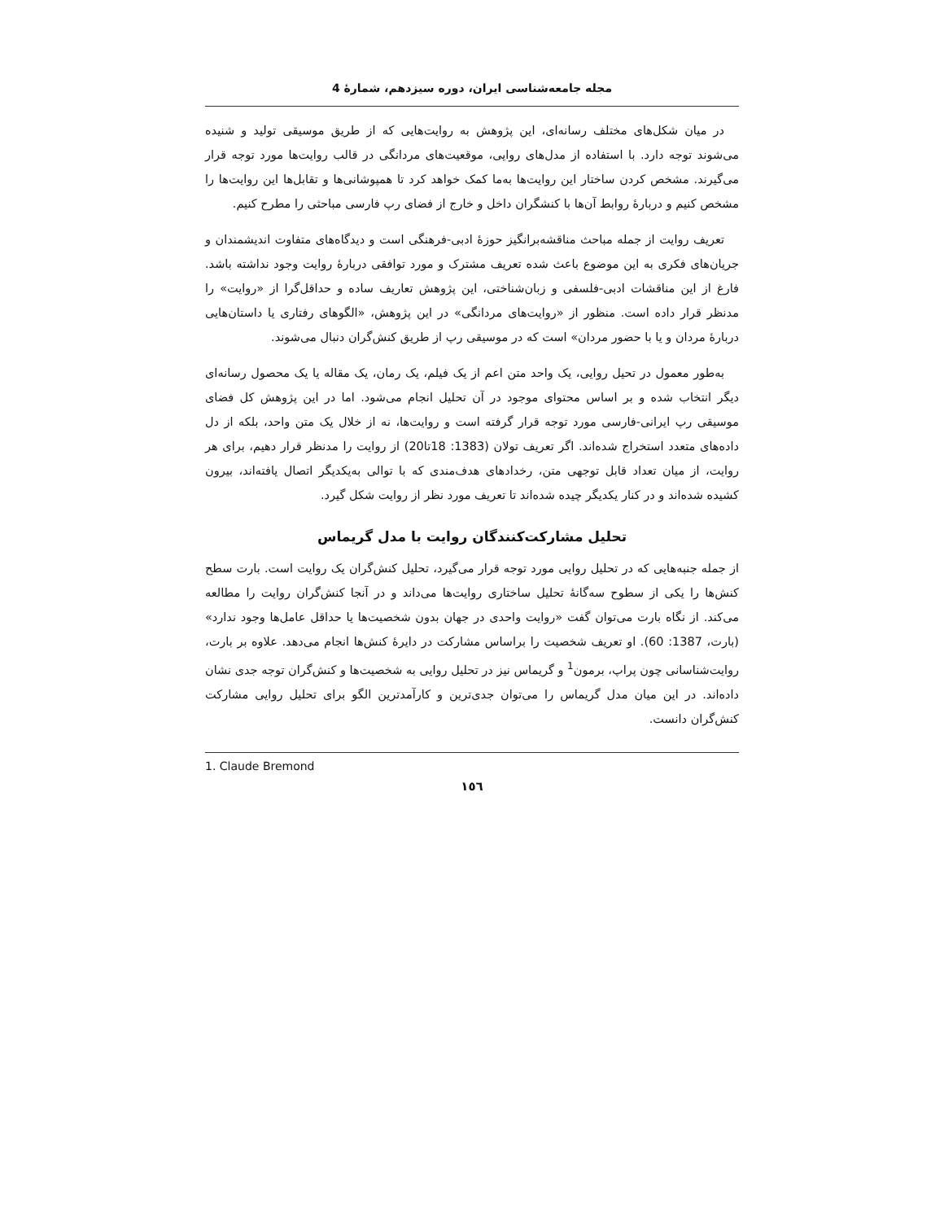مجله جامعه‌شناسی ایران، دوره سیزدهم، شمارۀ 4
در میان شکل‌های مختلف رسانه‌ای، این پژوهش به روایت‌هایی که از طریق موسیقی تولید و شنیده می‌شوند توجه دارد. با استفاده از مدل‌های روایی، موقعیت‌های مردانگی در قالب روایت‌ها مورد توجه قرار می‌گیرند. مشخص کردن ساختار این روایت‌ها به‌ما کمک خواهد کرد تا همپوشانی‌ها و تقابل‌ها این روایت‌ها را مشخص کنیم و دربارۀ روابط آن‌ها با کنشگران داخل و خارج از فضای رپ فارسی مباحثی را مطرح کنیم.
تعریف روایت از جمله مباحث مناقشه‌برانگیز حوزۀ ادبی-فرهنگی است و دیدگاه‌های متفاوت اندیشمندان و جریان‌های فکری به این موضوع باعث شده تعریف مشترک و مورد توافقی دربارۀ روایت وجود نداشته باشد. فارغ از این مناقشات ادبی-فلسفی و زبان‌شناختی، این پژوهش تعاریف ساده و حداقل‌گرا از «روایت» را مدنظر قرار داده است. منظور از «روایت‌های مردانگی» در این پژوهش، «الگوهای رفتاری یا داستان‌هایی دربارۀ مردان و یا با حضور مردان» است که در موسیقی رپ از طریق کنش‌گران دنبال می‌شوند.
به‌طور معمول در تحیل روایی، یک واحد متن اعم از یک فیلم، یک رمان، یک مقاله یا یک محصول رسانه‌ای دیگر انتخاب شده و بر اساس محتوای موجود در آن تحلیل انجام می‌شود. اما در این پژوهش کل فضای موسیقی رپ ایرانی-فارسی مورد توجه قرار گرفته است و روایت‌ها، نه از خلال یک متن واحد، بلکه از دل داده‌های متعدد استخراج شده‌اند. اگر تعریف تولان (1383: 18تا20) از روایت را مدنظر قرار دهیم، برای هر روایت، از میان تعداد قابل توجهی متن، رخدادهای هدف‌مندی که با توالی به‌یکدیگر اتصال یافته‌اند، بیرون کشیده شده‌اند و در کنار یکدیگر چیده شده‌اند تا تعریف مورد نظر از روایت شکل گیرد.
تحلیل مشارکت‌کنندگان روایت با مدل گریماس
از جمله جنبه‌هایی که در تحلیل روایی مورد توجه قرار می‌گیرد، تحلیل کنش‌گران یک روایت است. بارت سطح کنش‌ها را یکی از سطوح سه‌گانۀ تحلیل ساختاری روایت‌ها می‌داند و در آنجا کنش‌گران روایت را مطالعه می‌کند. از نگاه بارت می‌توان گفت «روایت واحدی در جهان بدون شخصیت‌ها یا حداقل عامل‌ها وجود ندارد» (بارت، 1387: 60). او تعریف شخصیت را براساس مشارکت در دایرۀ کنش‌ها انجام می‌دهد. علاوه بر بارت، روایت‌شناسانی چون پراپ، برمون<sup>1</sup> و گریماس نیز در تحلیل روایی به شخصیت‌ها و کنش‌گران توجه جدی نشان داده‌اند. در این میان مدل گریماس را می‌توان جدی‌ترین و کارآمدترین الگو برای تحلیل روایی مشارکت کنش‌گران دانست.
1. Claude Bremond
١٥٦